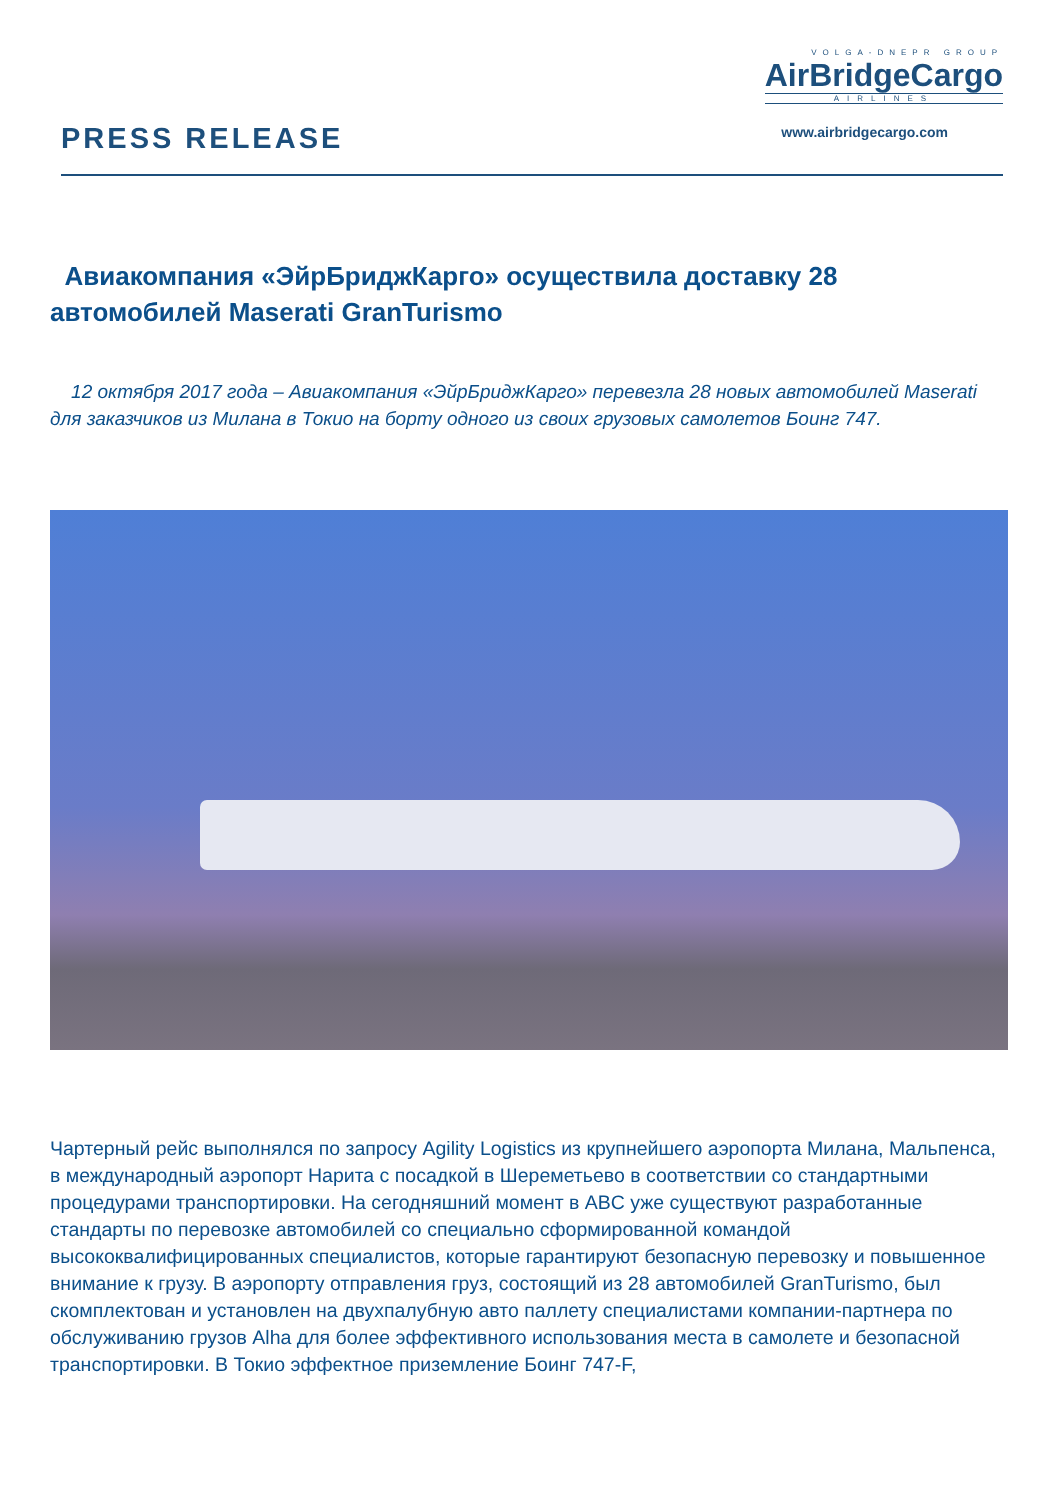PRESS RELEASE
VOLGA-DNEPR GROUP
AirBridgeCargo
AIRLINES
www.airbridgecargo.com
Авиакомпания «ЭйрБриджКарго» осуществила доставку 28 автомобилей Maserati GranTurismo
12 октября 2017 года – Авиакомпания «ЭйрБриджКарго» перевезла 28 новых автомобилей Maserati для заказчиков из Милана в Токио на борту одного из своих грузовых самолетов Боинг 747.
Чартерный рейс выполнялся по запросу Agility Logistics из крупнейшего аэропорта Милана, Мальпенса, в международный аэропорт Нарита с посадкой в Шереметьево в соответствии со стандартными процедурами транспортировки. На сегодняшний момент в ABC уже существуют разработанные стандарты по перевозке автомобилей со специально сформированной командой высококвалифицированных специалистов, которые гарантируют безопасную перевозку и повышенное внимание к грузу. В аэропорту отправления груз, состоящий из 28 автомобилей GranTurismo, был скомплектован и установлен на двухпалубную авто паллету специалистами компании-партнера по обслуживанию грузов Alha для более эффективного использования места в самолете и безопасной транспортировки. В Токио эффектное приземление Боинг 747-F,